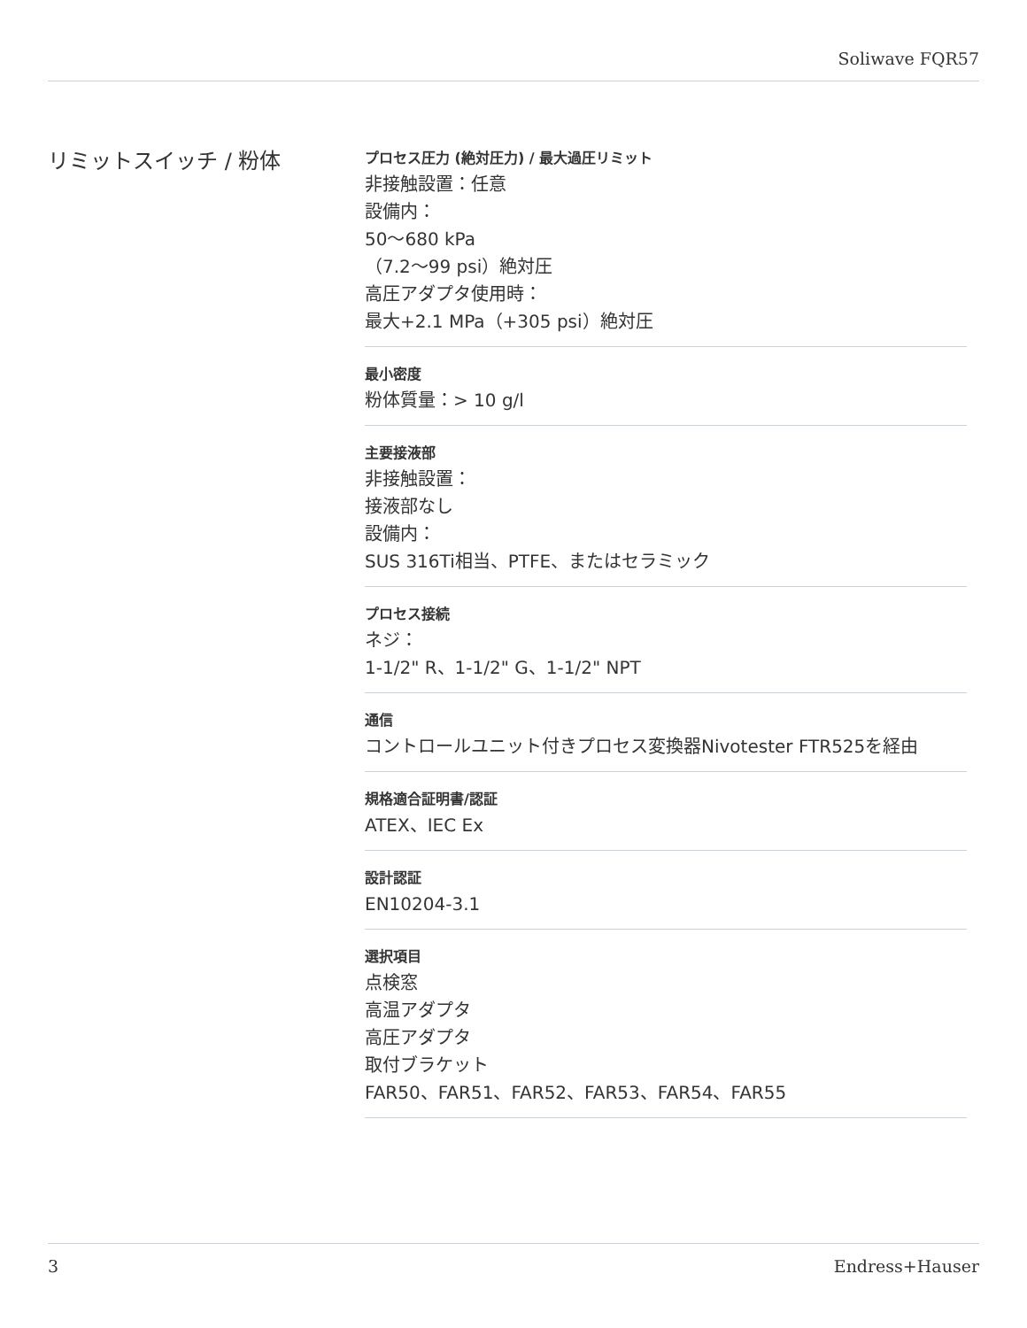Soliwave FQR57
リミットスイッチ / 粉体
プロセス圧力 (絶対圧力) / 最大過圧リミット
非接触設置：任意
設備内：
50〜680 kPa
（7.2〜99 psi）絶対圧
高圧アダプタ使用時：
最大+2.1 MPa（+305 psi）絶対圧
最小密度
粉体質量：> 10 g/l
主要接液部
非接触設置：
接液部なし
設備内：
SUS 316Ti相当、PTFE、またはセラミック
プロセス接続
ネジ：
1-1/2" R、1-1/2" G、1-1/2" NPT
通信
コントロールユニット付きプロセス変換器Nivotester FTR525を経由
規格適合証明書/認証
ATEX、IEC Ex
設計認証
EN10204-3.1
選択項目
点検窓
高温アダプタ
高圧アダプタ
取付ブラケット
FAR50、FAR51、FAR52、FAR53、FAR54、FAR55
3 Endress+Hauser